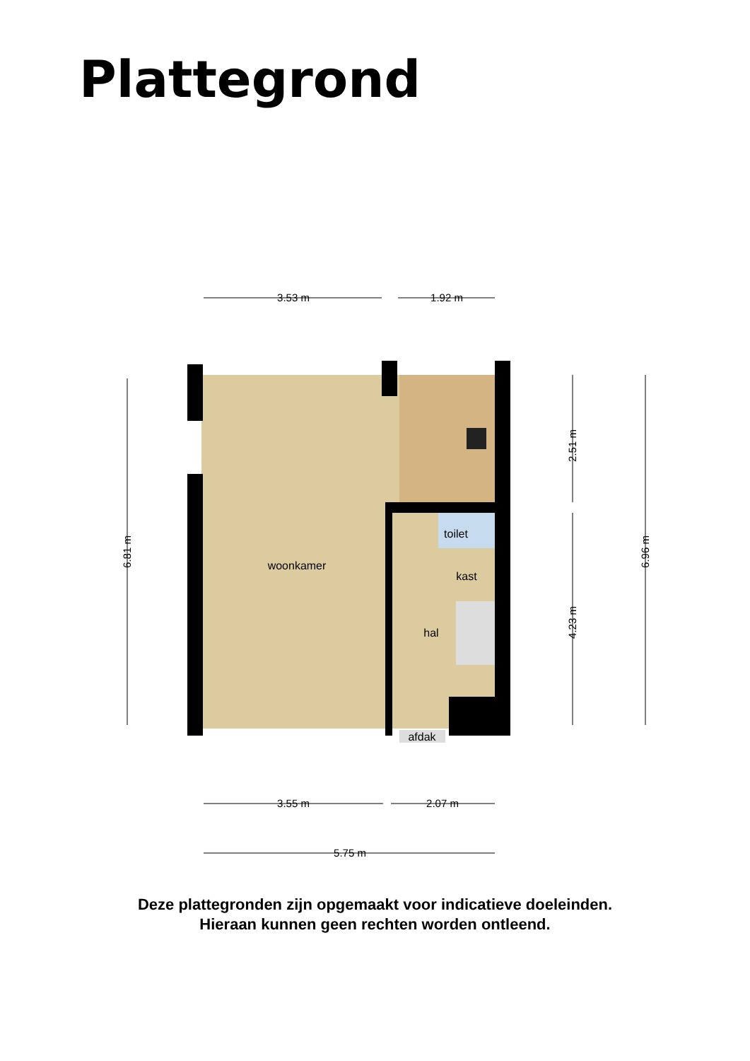Plattegrond
woonkamer
toilet
kast
hal
afdak
3.53 m
1.92 m
3.55 m
2.07 m
5.75 m
6.81 m
2.51 m
4.23 m
6.96 m
Deze plattegronden zijn opgemaakt voor indicatieve doeleinden.
Hieraan kunnen geen rechten worden ontleend.